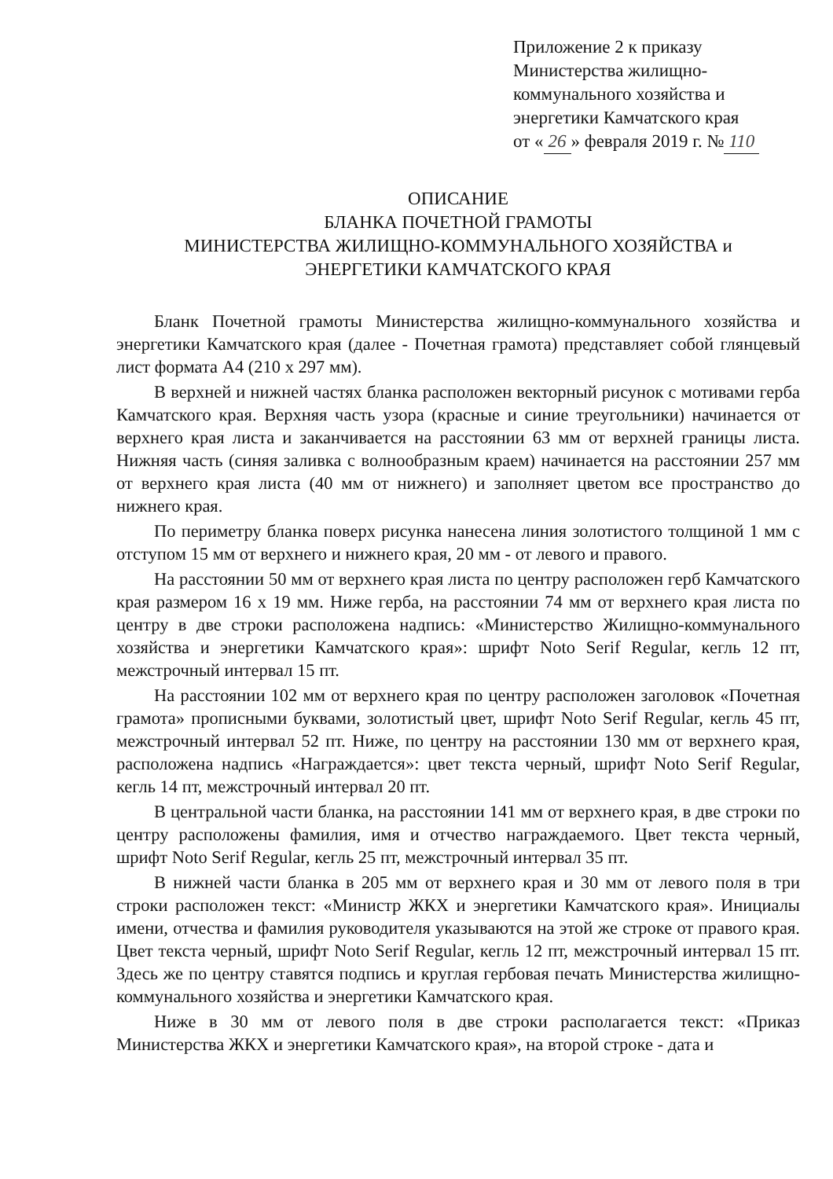Приложение 2 к приказу
Министерства жилищно-
коммунального хозяйства и
энергетики Камчатского края
от « 26 » февраля 2019 г. № 110
ОПИСАНИЕ
БЛАНКА ПОЧЕТНОЙ ГРАМОТЫ
МИНИСТЕРСТВА ЖИЛИЩНО-КОММУНАЛЬНОГО ХОЗЯЙСТВА и
ЭНЕРГЕТИКИ КАМЧАТСКОГО КРАЯ
Бланк Почетной грамоты Министерства жилищно-коммунального хозяйства и энергетики Камчатского края (далее - Почетная грамота) представляет собой глянцевый лист формата А4 (210 х 297 мм).
В верхней и нижней частях бланка расположен векторный рисунок с мотивами герба Камчатского края. Верхняя часть узора (красные и синие треугольники) начинается от верхнего края листа и заканчивается на расстоянии 63 мм от верхней границы листа. Нижняя часть (синяя заливка с волнообразным краем) начинается на расстоянии 257 мм от верхнего края листа (40 мм от нижнего) и заполняет цветом все пространство до нижнего края.
По периметру бланка поверх рисунка нанесена линия золотистого толщиной 1 мм с отступом 15 мм от верхнего и нижнего края, 20 мм - от левого и правого.
На расстоянии 50 мм от верхнего края листа по центру расположен герб Камчатского края размером 16 х 19 мм. Ниже герба, на расстоянии 74 мм от верхнего края листа по центру в две строки расположена надпись: «Министерство Жилищно-коммунального хозяйства и энергетики Камчатского края»: шрифт Noto Serif Regular, кегль 12 пт, межстрочный интервал 15 пт.
На расстоянии 102 мм от верхнего края по центру расположен заголовок «Почетная грамота» прописными буквами, золотистый цвет, шрифт Noto Serif Regular, кегль 45 пт, межстрочный интервал 52 пт. Ниже, по центру на расстоянии 130 мм от верхнего края, расположена надпись «Награждается»: цвет текста черный, шрифт Noto Serif Regular, кегль 14 пт, межстрочный интервал 20 пт.
В центральной части бланка, на расстоянии 141 мм от верхнего края, в две строки по центру расположены фамилия, имя и отчество награждаемого. Цвет текста черный, шрифт Noto Serif Regular, кегль 25 пт, межстрочный интервал 35 пт.
В нижней части бланка в 205 мм от верхнего края и 30 мм от левого поля в три строки расположен текст: «Министр ЖКХ и энергетики Камчатского края». Инициалы имени, отчества и фамилия руководителя указываются на этой же строке от правого края. Цвет текста черный, шрифт Noto Serif Regular, кегль 12 пт, межстрочный интервал 15 пт. Здесь же по центру ставятся подпись и круглая гербовая печать Министерства жилищно-коммунального хозяйства и энергетики Камчатского края.
Ниже в 30 мм от левого поля в две строки располагается текст: «Приказ Министерства ЖКХ и энергетики Камчатского края», на второй строке - дата и